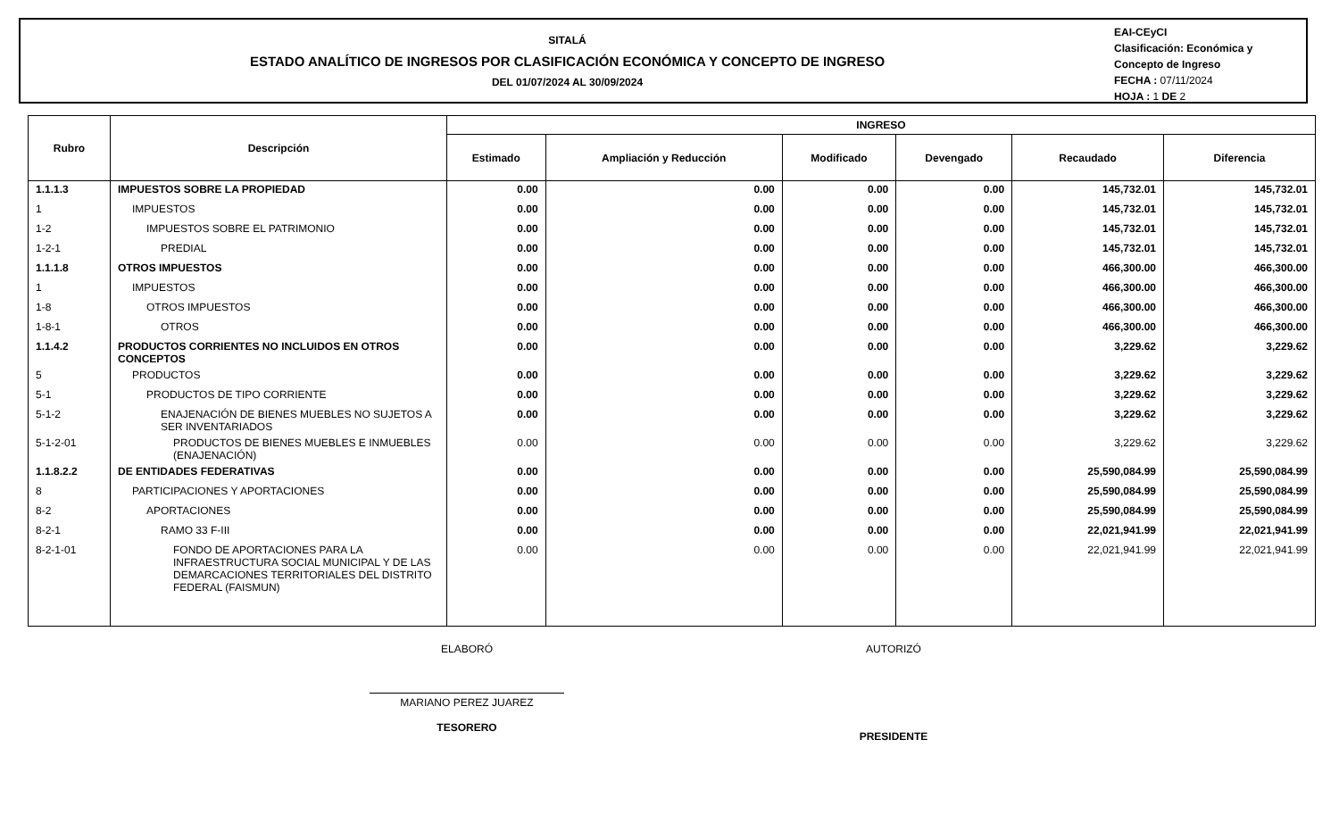SITALÁ
ESTADO ANALÍTICO DE INGRESOS POR CLASIFICACIÓN ECONÓMICA Y CONCEPTO DE INGRESO
DEL 01/07/2024 AL 30/09/2024
EAI-CEyCI
Clasificación: Económica y
Concepto de Ingreso
FECHA : 07/11/2024
HOJA : 1 DE 2
| Rubro | Descripción | INGRESO | | | | | |
| --- | --- | --- | --- | --- | --- | --- | --- |
| | | Estimado | Ampliación y Reducción | Modificado | Devengado | Recaudado | Diferencia |
| 1.1.1.3 | IMPUESTOS SOBRE LA PROPIEDAD | 0.00 | 0.00 | 0.00 | 0.00 | 145,732.01 | 145,732.01 |
| 1 | IMPUESTOS | 0.00 | 0.00 | 0.00 | 0.00 | 145,732.01 | 145,732.01 |
| 1-2 | IMPUESTOS SOBRE EL PATRIMONIO | 0.00 | 0.00 | 0.00 | 0.00 | 145,732.01 | 145,732.01 |
| 1-2-1 | PREDIAL | 0.00 | 0.00 | 0.00 | 0.00 | 145,732.01 | 145,732.01 |
| 1.1.1.8 | OTROS IMPUESTOS | 0.00 | 0.00 | 0.00 | 0.00 | 466,300.00 | 466,300.00 |
| 1 | IMPUESTOS | 0.00 | 0.00 | 0.00 | 0.00 | 466,300.00 | 466,300.00 |
| 1-8 | OTROS IMPUESTOS | 0.00 | 0.00 | 0.00 | 0.00 | 466,300.00 | 466,300.00 |
| 1-8-1 | OTROS | 0.00 | 0.00 | 0.00 | 0.00 | 466,300.00 | 466,300.00 |
| 1.1.4.2 | PRODUCTOS CORRIENTES NO INCLUIDOS EN OTROS CONCEPTOS | 0.00 | 0.00 | 0.00 | 0.00 | 3,229.62 | 3,229.62 |
| 5 | PRODUCTOS | 0.00 | 0.00 | 0.00 | 0.00 | 3,229.62 | 3,229.62 |
| 5-1 | PRODUCTOS DE TIPO CORRIENTE | 0.00 | 0.00 | 0.00 | 0.00 | 3,229.62 | 3,229.62 |
| 5-1-2 | ENAJENACIÓN DE BIENES MUEBLES NO SUJETOS A SER INVENTARIADOS | 0.00 | 0.00 | 0.00 | 0.00 | 3,229.62 | 3,229.62 |
| 5-1-2-01 | PRODUCTOS DE BIENES MUEBLES E INMUEBLES (ENAJENACIÓN) | 0.00 | 0.00 | 0.00 | 0.00 | 3,229.62 | 3,229.62 |
| 1.1.8.2.2 | DE ENTIDADES FEDERATIVAS | 0.00 | 0.00 | 0.00 | 0.00 | 25,590,084.99 | 25,590,084.99 |
| 8 | PARTICIPACIONES Y APORTACIONES | 0.00 | 0.00 | 0.00 | 0.00 | 25,590,084.99 | 25,590,084.99 |
| 8-2 | APORTACIONES | 0.00 | 0.00 | 0.00 | 0.00 | 25,590,084.99 | 25,590,084.99 |
| 8-2-1 | RAMO 33 F-III | 0.00 | 0.00 | 0.00 | 0.00 | 22,021,941.99 | 22,021,941.99 |
| 8-2-1-01 | FONDO DE APORTACIONES PARA LA INFRAESTRUCTURA SOCIAL MUNICIPAL Y DE LAS DEMARCACIONES TERRITORIALES DEL DISTRITO FEDERAL (FAISMUN) | 0.00 | 0.00 | 0.00 | 0.00 | 22,021,941.99 | 22,021,941.99 |
ELABORÓ
MARIANO PEREZ JUAREZ
TESORERO
AUTORIZÓ
PRESIDENTE